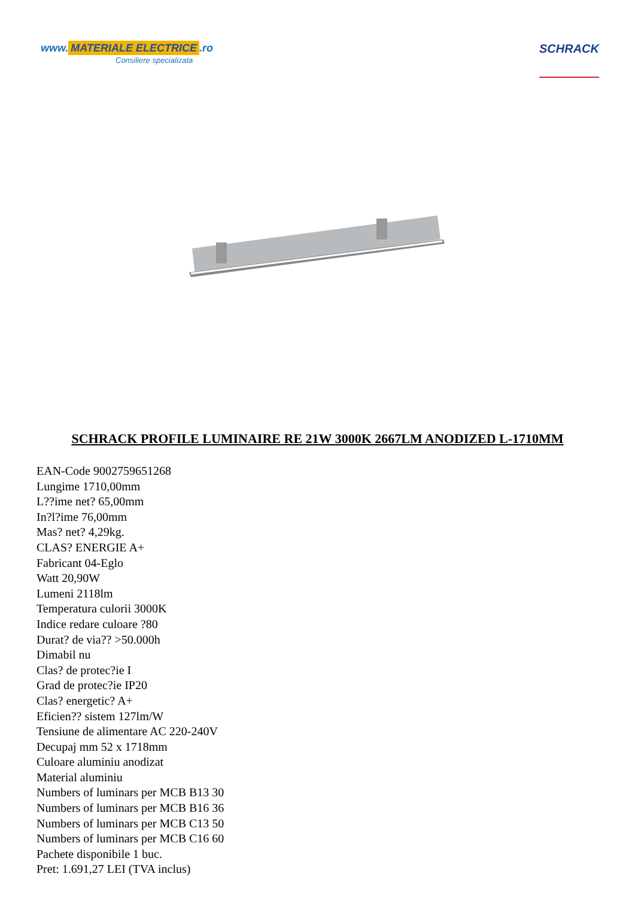www. MATERIALE ELECTRICE.ro
Consiliere specializata
SCHRACK
SCHRACK PROFILE LUMINAIRE RE 21W 3000K 2667LM ANODIZED L-1710MM
EAN-Code 9002759651268
Lungime 1710,00mm
L??ime net? 65,00mm
In?l?ime 76,00mm
Mas? net? 4,29kg.
CLAS? ENERGIE A+
Fabricant 04-Eglo
Watt 20,90W
Lumeni 2118lm
Temperatura culorii 3000K
Indice redare culoare ?80
Durat? de via?? >50.000h
Dimabil nu
Clas? de protec?ie I
Grad de protec?ie IP20
Clas? energetic? A+
Eficien?? sistem 127lm/W
Tensiune de alimentare AC 220-240V
Decupaj mm 52 x 1718mm
Culoare aluminiu anodizat
Material aluminiu
Numbers of luminars per MCB B13 30
Numbers of luminars per MCB B16 36
Numbers of luminars per MCB C13 50
Numbers of luminars per MCB C16 60
Pachete disponibile 1 buc.
Pret: 1.691,27 LEI (TVA inclus)